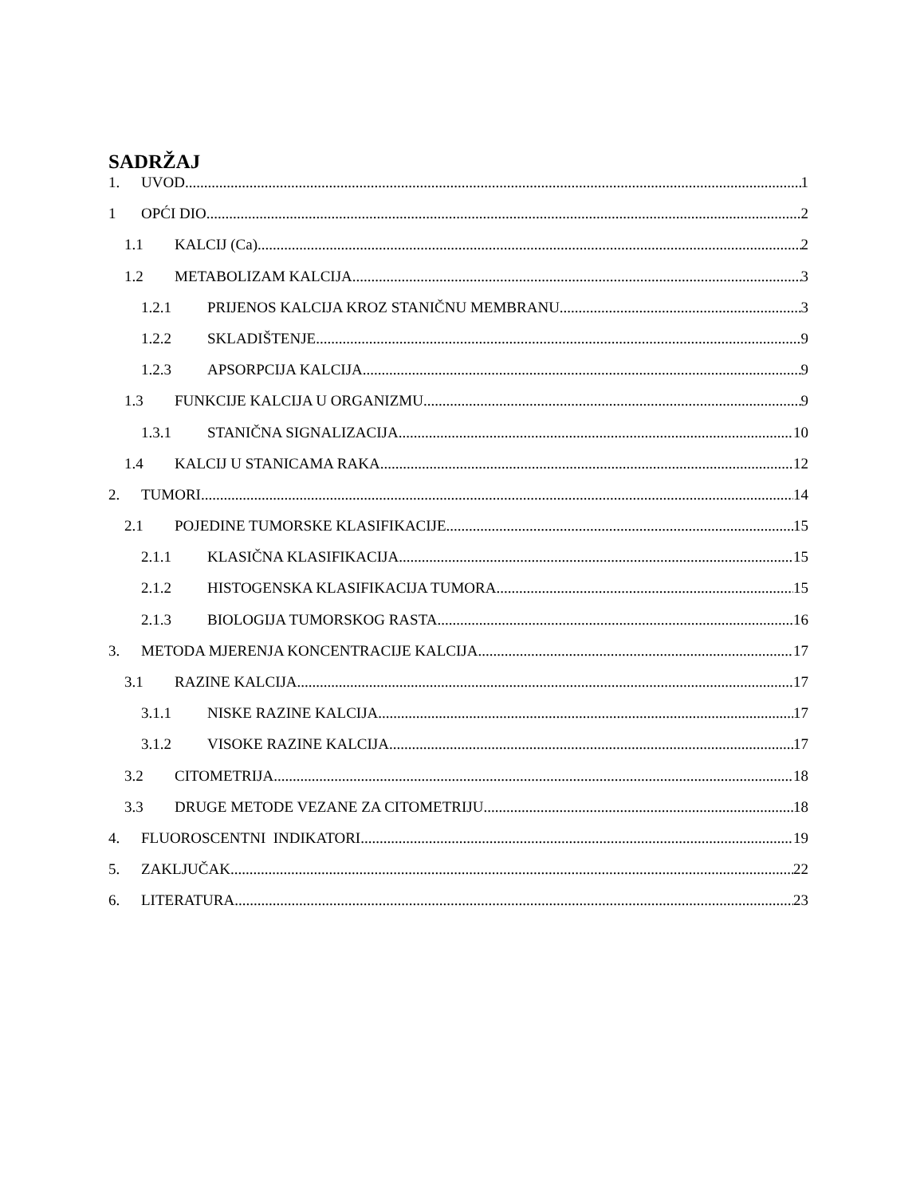SADRŽAJ
1. UVOD 1
1 OPĆI DIO 2
1.1 KALCIJ (Ca) 2
1.2 METABOLIZAM KALCIJA 3
1.2.1 PRIJENOS KALCIJA KROZ STANIČNU MEMBRANU 3
1.2.2 SKLADIŠTENJE 9
1.2.3 APSORPCIJA KALCIJA 9
1.3 FUNKCIJE KALCIJA U ORGANIZMU 9
1.3.1 STANIČNA SIGNALIZACIJA 10
1.4 KALCIJ U STANICAMA RAKA 12
2. TUMORI 14
2.1 POJEDINE TUMORSKE KLASIFIKACIJE 15
2.1.1 KLASIČNA KLASIFIKACIJA 15
2.1.2 HISTOGENSKA KLASIFIKACIJA TUMORA 15
2.1.3 BIOLOGIJA TUMORSKOG RASTA 16
3. METODA MJERENJA KONCENTRACIJE KALCIJA 17
3.1 RAZINE KALCIJA 17
3.1.1 NISKE RAZINE KALCIJA 17
3.1.2 VISOKE RAZINE KALCIJA 17
3.2 CITOMETRIJA 18
3.3 DRUGE METODE VEZANE ZA CITOMETRIJU 18
4. FLUOROSCENTNI INDIKATORI 19
5. ZAKLJUČAK 22
6. LITERATURA 23